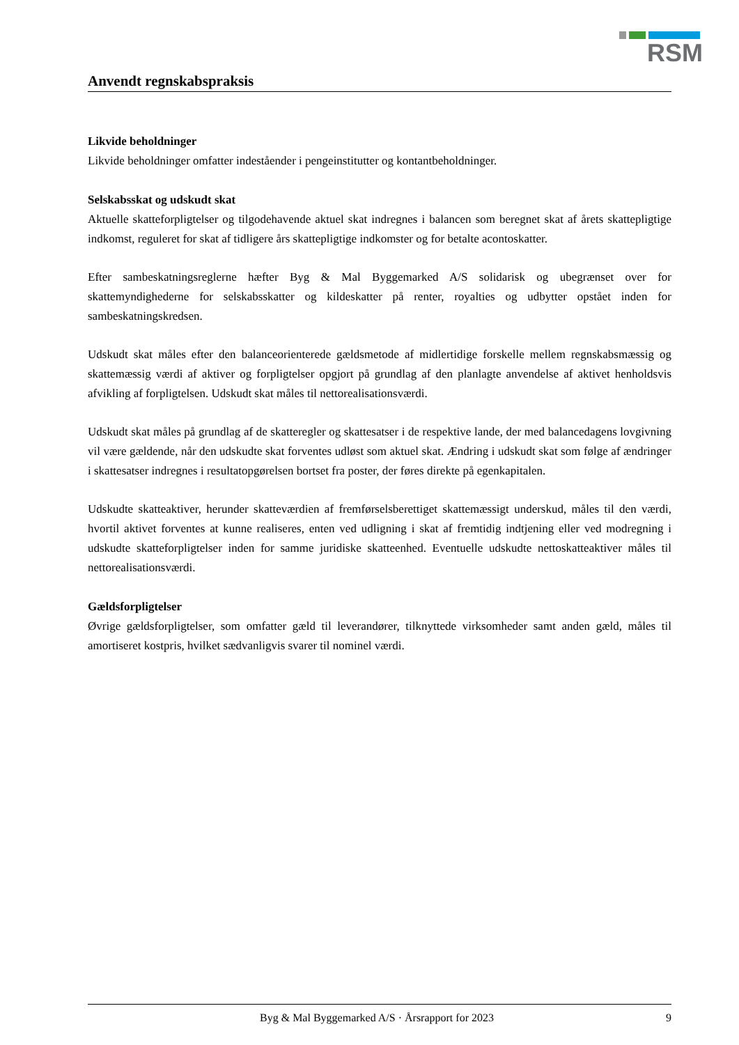RSM
Anvendt regnskabspraksis
Likvide beholdninger
Likvide beholdninger omfatter indeståender i pengeinstitutter og kontantbeholdninger.
Selskabsskat og udskudt skat
Aktuelle skatteforpligtelser og tilgodehavende aktuel skat indregnes i balancen som beregnet skat af årets skattepligtige indkomst, reguleret for skat af tidligere års skattepligtige indkomster og for betalte acontoskatter.
Efter sambeskatningsreglerne hæfter Byg & Mal Byggemarked A/S solidarisk og ubegrænset over for skattemyndighederne for selskabsskatter og kildeskatter på renter, royalties og udbytter opstået inden for sambeskatningskredsen.
Udskudt skat måles efter den balanceorienterede gældsmetode af midlertidige forskelle mellem regnskabsmæssig og skattemæssig værdi af aktiver og forpligtelser opgjort på grundlag af den planlagte anvendelse af aktivet henholdsvis afvikling af forpligtelsen. Udskudt skat måles til nettorealisationsværdi.
Udskudt skat måles på grundlag af de skatteregler og skattesatser i de respektive lande, der med balancedagens lovgivning vil være gældende, når den udskudte skat forventes udløst som aktuel skat. Ændring i udskudt skat som følge af ændringer i skattesatser indregnes i resultatopgørelsen bortset fra poster, der føres direkte på egenkapitalen.
Udskudte skatteaktiver, herunder skatteværdien af fremførselsberettiget skattemæssigt underskud, måles til den værdi, hvortil aktivet forventes at kunne realiseres, enten ved udligning i skat af fremtidig indtjening eller ved modregning i udskudte skatteforpligtelser inden for samme juridiske skatteenhed. Eventuelle udskudte nettoskatteaktiver måles til nettorealisationsværdi.
Gældsforpligtelser
Øvrige gældsforpligtelser, som omfatter gæld til leverandører, tilknyttede virksomheder samt anden gæld, måles til amortiseret kostpris, hvilket sædvanligvis svarer til nominel værdi.
Byg & Mal Byggemarked A/S · Årsrapport for 2023 9